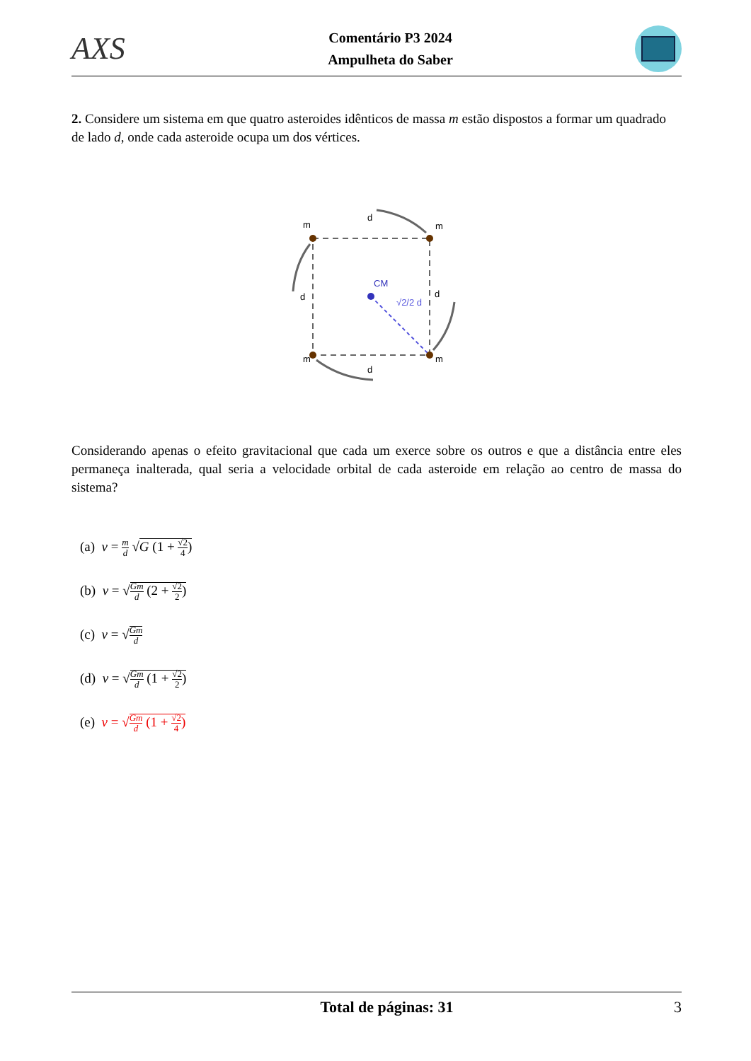AXS
Comentário P3 2024
Ampulheta do Saber
2. Considere um sistema em que quatro asteroides idênticos de massa m estão dispostos a formar um quadrado de lado d, onde cada asteroide ocupa um dos vértices.
m
m
m
m
d
d
d
d
CM
√2/2 d
Considerando apenas o efeito gravitacional que cada um exerce sobre os outros e que a distância entre eles permaneça inalterada, qual seria a velocidade orbital de cada asteroide em relação ao centro de massa do sistema?
(a) v = m d √G (1 + √2 4)
(b) v = √Gm d (2 + √2 2)
(c) v = √Gm d
(d) v = √Gm d (1 + √2 2)
(e) v = √Gm d (1 + √2 4)
Total de páginas: 31 3